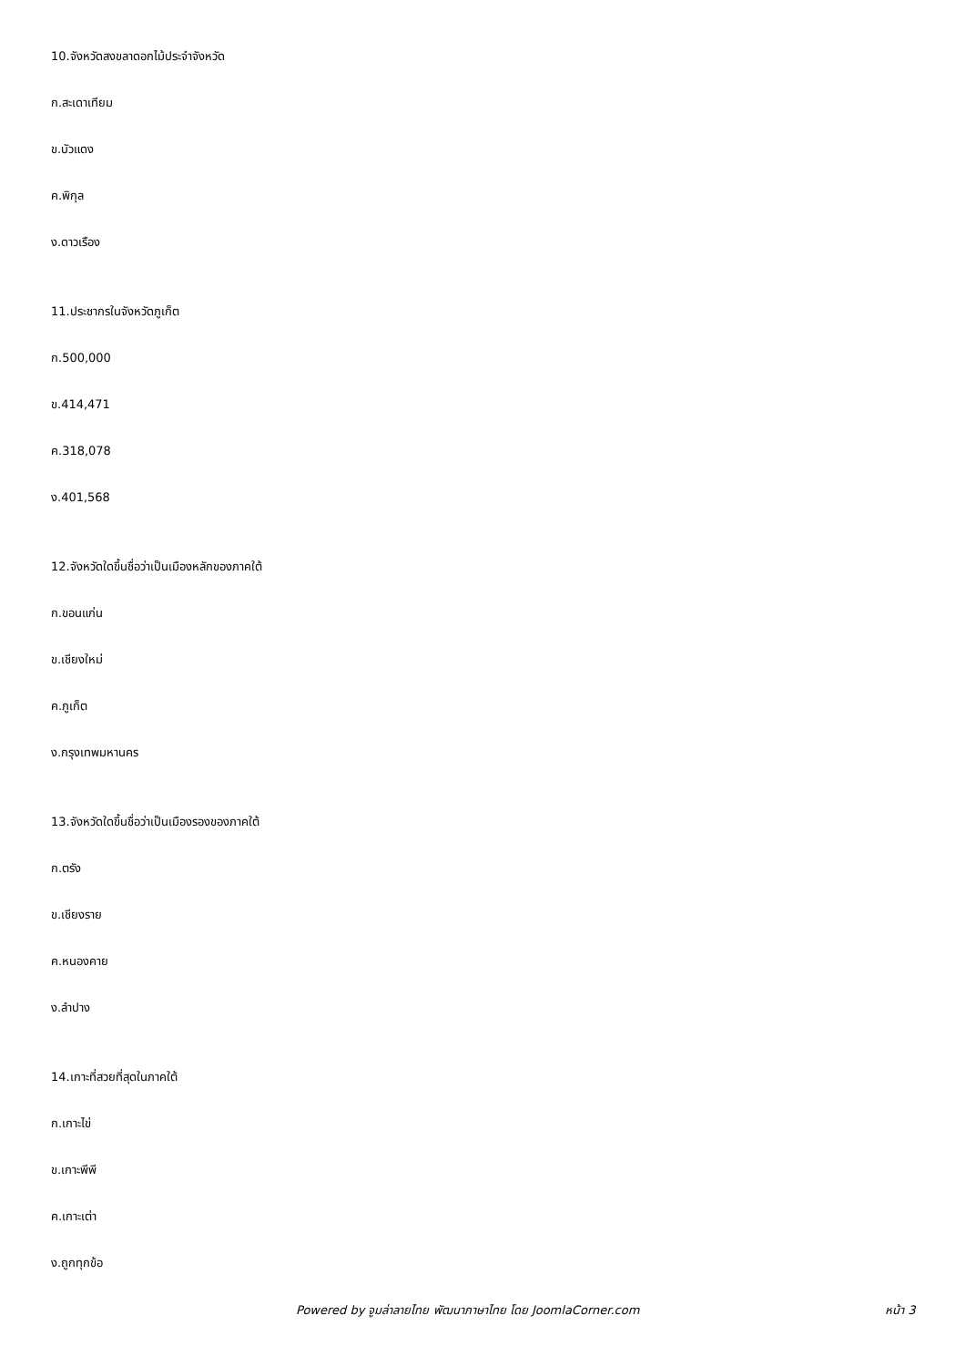10.จังหวัดสงขลาดอกไม้ประจำจังหวัด
ก.สะเดาเทียม
ข.บัวแดง
ค.พิกุล
ง.ดาวเรือง
11.ประชากรในจังหวัดภูเก็ต
ก.500,000
ข.414,471
ค.318,078
ง.401,568
12.จังหวัดใดขึ้นชื่อว่าเป็นเมืองหลักของภาคใต้
ก.ขอนแก่น
ข.เชียงใหม่
ค.ภูเก็ต
ง.กรุงเทพมหานคร
13.จังหวัดใดขึ้นชื่อว่าเป็นเมืองรองของภาคใต้
ก.ตรัง
ข.เชียงราย
ค.หนองคาย
ง.ลำปาง
14.เกาะที่สวยที่สุดในภาคใต้
ก.เกาะไข่
ข.เกาะพีพี
ค.เกาะเต่า
ง.ถูกทุกข้อ
Powered by จูมล่าลายไทย พัฒนาภาษาไทย โดย JoomlaCorner.com หน้า 3